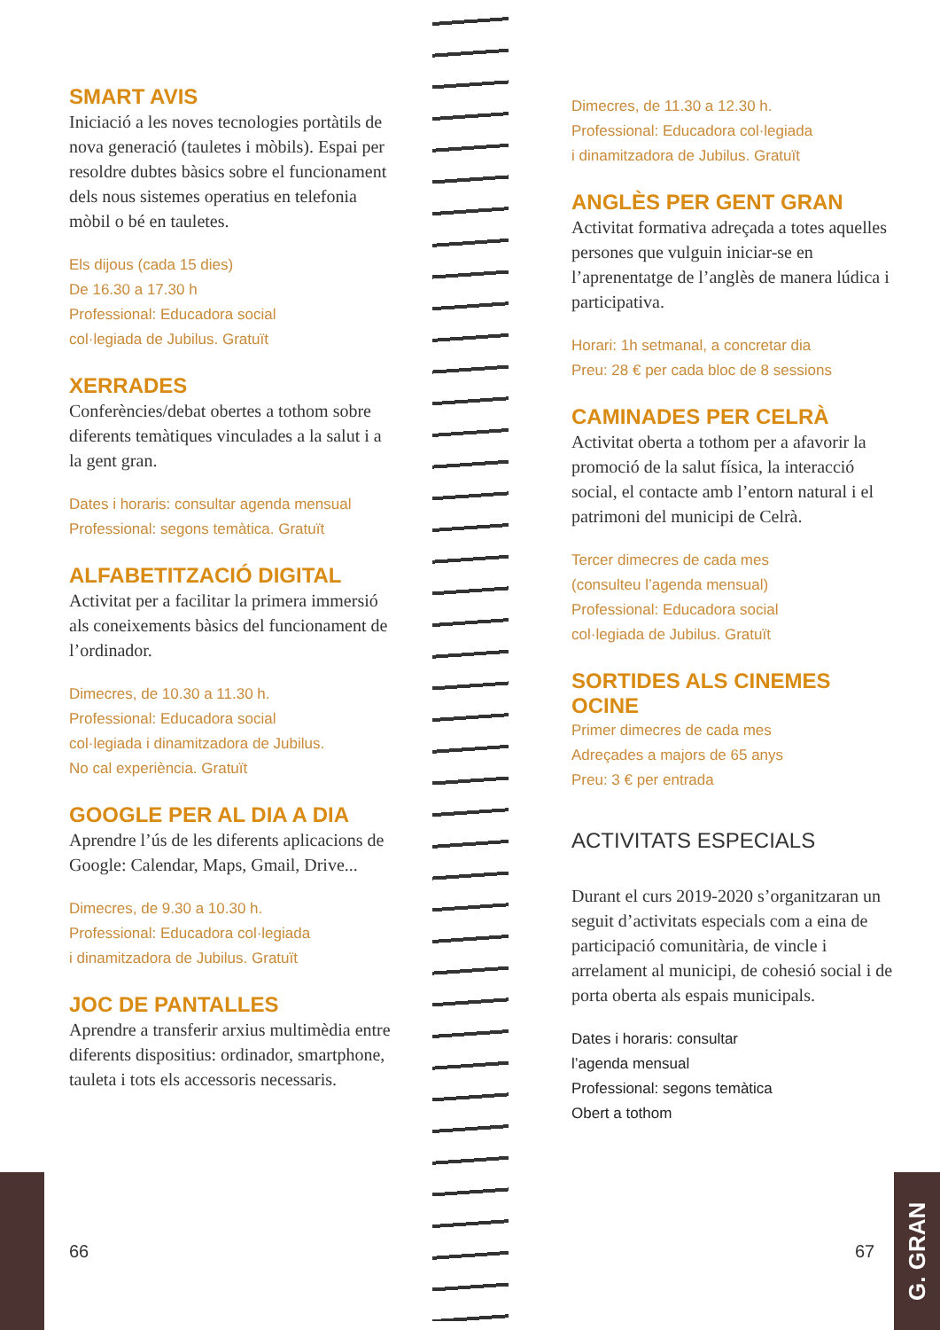SMART AVIS
Iniciació a les noves tecnologies portàtils de nova generació (tauletes i mòbils). Espai per resoldre dubtes bàsics sobre el funcionament dels nous sistemes operatius en telefonia mòbil o bé en tauletes.
Els dijous (cada 15 dies)
De 16.30 a 17.30 h
Professional: Educadora social
col·legiada de Jubilus. Gratuït
XERRADES
Conferències/debat obertes a tothom sobre diferents temàtiques vinculades a la salut i a la gent gran.
Dates i horaris: consultar agenda mensual
Professional: segons temàtica. Gratuït
ALFABETITZACIÓ DIGITAL
Activitat per a facilitar la primera immersió als coneixements bàsics del funcionament de l’ordinador.
Dimecres, de 10.30 a 11.30 h.
Professional: Educadora social
col·legiada i dinamitzadora de Jubilus.
No cal experiència. Gratuït
GOOGLE PER AL DIA A DIA
Aprendre l’ús de les diferents aplicacions de Google: Calendar, Maps, Gmail, Drive...
Dimecres, de 9.30 a 10.30 h.
Professional: Educadora col·legiada
i dinamitzadora de Jubilus. Gratuït
JOC DE PANTALLES
Aprendre a transferir arxius multimèdia entre diferents dispositius: ordinador, smartphone, tauleta i tots els accessoris necessaris.
66
Dimecres, de 11.30 a 12.30 h.
Professional: Educadora col·legiada
i dinamitzadora de Jubilus. Gratuït
ANGLÈS PER GENT GRAN
Activitat formativa adreçada a totes aquelles persones que vulguin iniciar-se en l’aprenentatge de l’anglès de manera lúdica i participativa.
Horari: 1h setmanal, a concretar dia
Preu: 28 € per cada bloc de 8 sessions
CAMINADES PER CELRÀ
Activitat oberta a tothom per a afavorir la promoció de la salut física, la interacció social, el contacte amb l’entorn natural i el patrimoni del municipi de Celrà.
Tercer dimecres de cada mes
(consulteu l’agenda mensual)
Professional: Educadora social
col·legiada de Jubilus. Gratuït
SORTIDES ALS CINEMES
OCINE
Primer dimecres de cada mes
Adreçades a majors de 65 anys
Preu: 3 € per entrada
ACTIVITATS ESPECIALS
Durant el curs 2019-2020 s’organitzaran un seguit d’activitats especials com a eina de participació comunitària, de vincle i arrelament al municipi, de cohesió social i de porta oberta als espais municipals.
Dates i horaris: consultar
l’agenda mensual
Professional: segons temàtica
Obert a tothom
67
G. GRAN